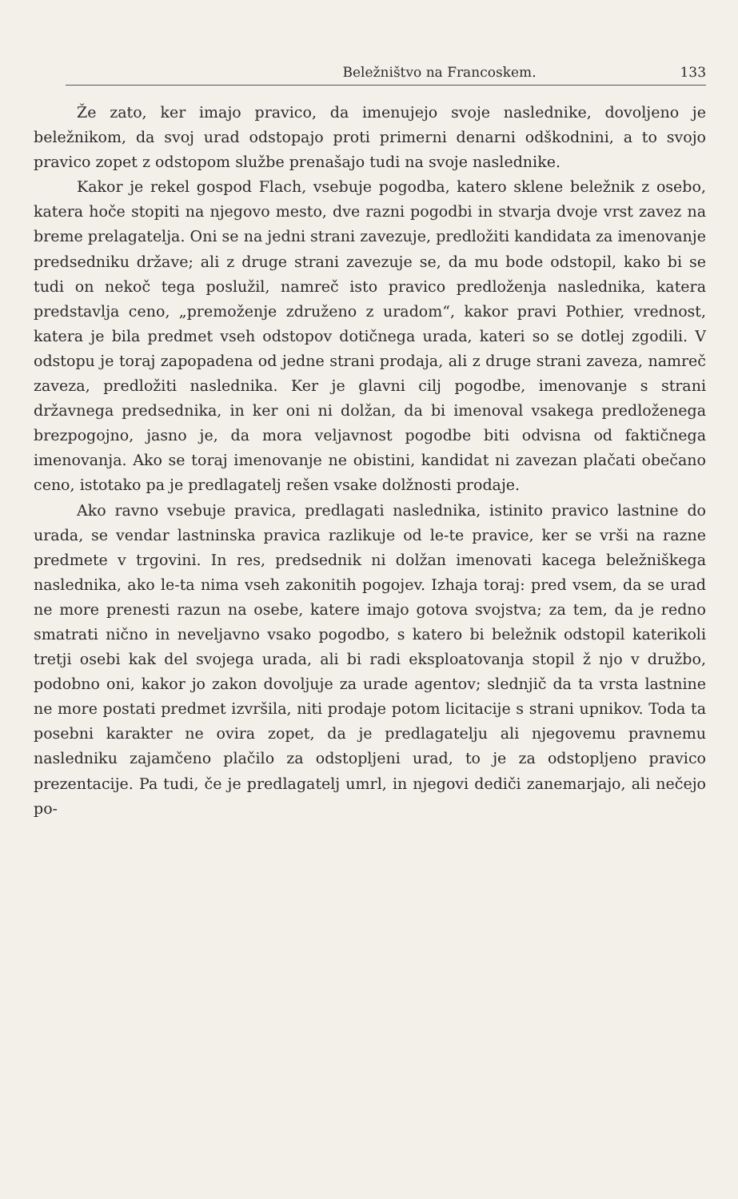Beležništvo na Francoskem. 133
Že zato, ker imajo pravico, da imenujejo svoje naslednike, dovoljeno je beležnikom, da svoj urad odstopajo proti primerni denarni odškodnini, a to svojo pravico zopet z odstopom službe prenašajo tudi na svoje naslednike.
Kakor je rekel gospod Flach, vsebuje pogodba, katero sklene beležnik z osebo, katera hoče stopiti na njegovo mesto, dve razni pogodbi in stvarja dvoje vrst zavez na breme prelagatelja. Oni se na jedni strani zavezuje, predložiti kandidata za imenovanje predsedniku države; ali z druge strani zavezuje se, da mu bode odstopil, kako bi se tudi on nekoč tega poslužil, namreč isto pravico predloženja naslednika, katera predstavlja ceno, „premoženje združeno z uradom“, kakor pravi Pothier, vrednost, katera je bila predmet vseh odstopov dotičnega urada, kateri so se dotlej zgodili. V odstopu je toraj zapopadena od jedne strani prodaja, ali z druge strani zaveza, namreč zaveza, predložiti naslednika. Ker je glavni cilj pogodbe, imenovanje s strani državnega predsednika, in ker oni ni dolžan, da bi imenoval vsakega predloženega brezpogojno, jasno je, da mora veljavnost pogodbe biti odvisna od faktičnega imenovanja. Ako se toraj imenovanje ne obistini, kandidat ni zavezan plačati obečano ceno, istotako pa je predlagatelj rešen vsake dolžnosti prodaje.
Ako ravno vsebuje pravica, predlagati naslednika, istinito pravico lastnine do urada, se vendar lastninska pravica razlikuje od le-te pravice, ker se vrši na razne predmete v trgovini. In res, predsednik ni dolžan imenovati kacega beležniškega naslednika, ako le-ta nima vseh zakonitih pogojev. Izhaja toraj: pred vsem, da se urad ne more prenesti razun na osebe, katere imajo gotova svojstva; za tem, da je redno smatrati nično in neveljavno vsako pogodbo, s katero bi beležnik odstopil katerikoli tretji osebi kak del svojega urada, ali bi radi eksploatovanja stopil ž njo v družbo, podobno oni, kakor jo zakon dovoljuje za urade agentov; slednjič da ta vrsta lastnine ne more postati predmet izvršila, niti prodaje potom licitacije s strani upnikov. Toda ta posebni karakter ne ovira zopet, da je predlagatelju ali njegovemu pravnemu nasledniku zajamčeno plačilo za odstopljeni urad, to je za odstopljeno pravico prezentacije. Pa tudi, če je predlagatelj umrl, in njegovi dediči zanemarjajo, ali nečejo po-